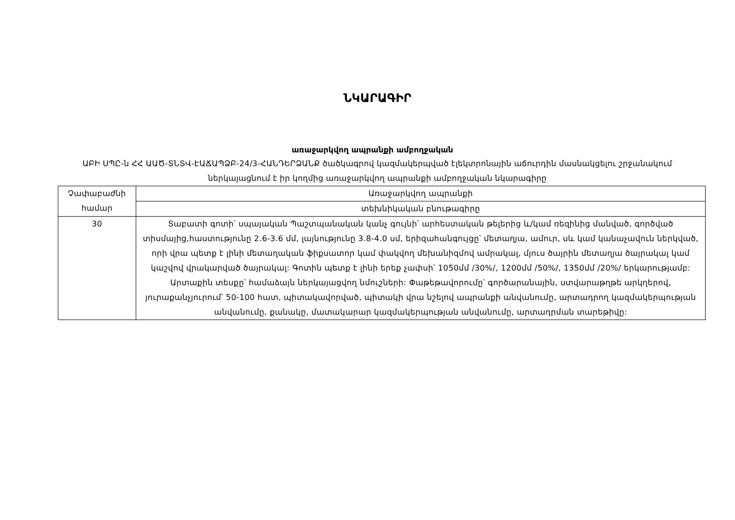ՆԿԱՐԱԳԻՐ
առաջարկվող ապրանքի ամբողջական
ԱԲԻ ՍՊԸ-ն ՀՀ ԱԱԾ-ՏՆՏՎ-ԷԱՃԱՊՁԲ-24/3-ՀԱՆԴԵՐՁԱՆՔ ծածկագրով կազմակերպված էլեկտրոնային աճուրդին մասնակցելու շրջանակում ներկայացնում է իր կողմից առաջարկվող ապրանքի ամբողջական նկարագիրը
| Չափաբաժնի համար | Առաջարկվող ապրանքի |
| | տեխնիկական բնութագիրը |
| 30 | Տաբատի գոտի՝ սպայական Պաշտպանական կանչ գույնի՝ արհեստական թելերից և/կամ ռեզինից մանված, գործված տիսմայից,հաստությունը 2.6-3.6 մմ, լայնությունը 3.8-4.0 սմ, երիզահանգույցը՝ մետաղյա, ամուր, սև կամ կանաչավուն ներկված, որի վրա պետք է լինի մետաղական ֆիքսատոր կամ փակվող մեխանիզմով ամրակալ, մյուս ծայրին մետաղյա ծայրակալ կամ կաշվով վրակարված ծայրակալ: Գոտին պետք է լինի երեք չափսի՝ 1050մմ /30%/, 1200մմ /50%/, 1350մմ /20%/ երկարությամբ: Արտաքին տեսքը՝ համաձայն ներկայացվող նմուշների: Փաթեթավորումը՝ գործարանային, ստվարաթղթե արկղերով, յուրաքանչյուրում՝ 50-100 հատ, պիտակավորված, պիտակի վրա նշելով ապրանքի անվանումը, արտադրող կազմակերպության անվանումը, քանակը, մատակարար կազմակերպության անվանումը, արտադրման տարեթիվը: |